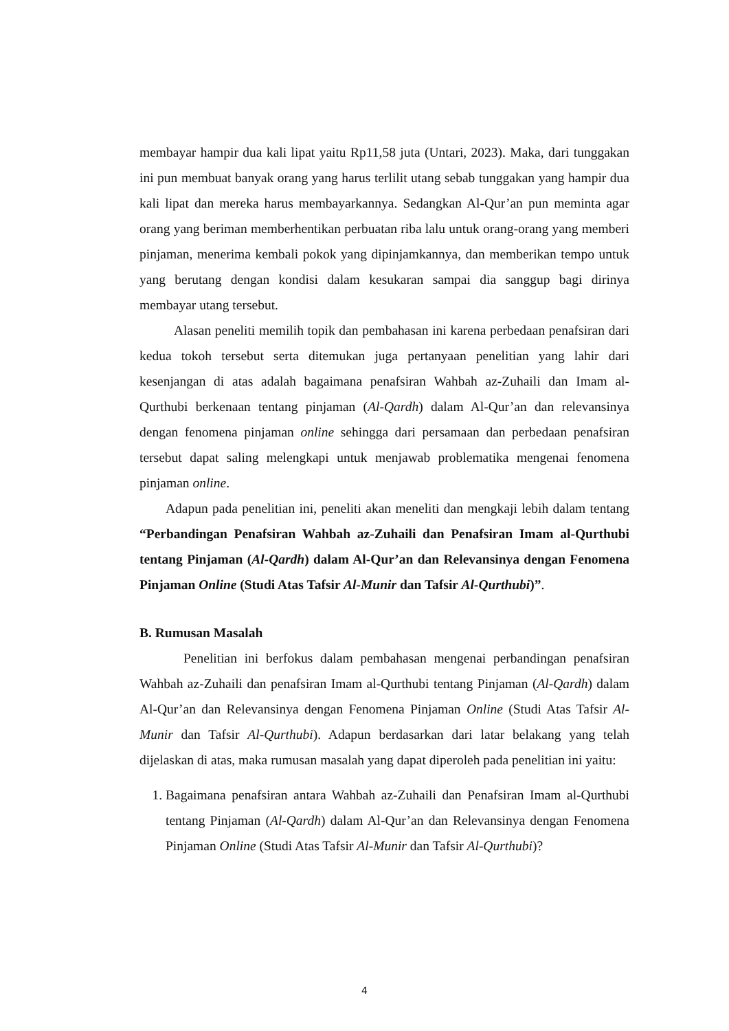membayar hampir dua kali lipat yaitu Rp11,58 juta (Untari, 2023). Maka, dari tunggakan ini pun membuat banyak orang yang harus terlilit utang sebab tunggakan yang hampir dua kali lipat dan mereka harus membayarkannya. Sedangkan Al-Qur’an pun meminta agar orang yang beriman memberhentikan perbuatan riba lalu untuk orang-orang yang memberi pinjaman, menerima kembali pokok yang dipinjamkannya, dan memberikan tempo untuk yang berutang dengan kondisi dalam kesukaran sampai dia sanggup bagi dirinya membayar utang tersebut.
Alasan peneliti memilih topik dan pembahasan ini karena perbedaan penafsiran dari kedua tokoh tersebut serta ditemukan juga pertanyaan penelitian yang lahir dari kesenjangan di atas adalah bagaimana penafsiran Wahbah az-Zuhaili dan Imam al-Qurthubi berkenaan tentang pinjaman (Al-Qardh) dalam Al-Qur’an dan relevansinya dengan fenomena pinjaman online sehingga dari persamaan dan perbedaan penafsiran tersebut dapat saling melengkapi untuk menjawab problematika mengenai fenomena pinjaman online.
Adapun pada penelitian ini, peneliti akan meneliti dan mengkaji lebih dalam tentang “Perbandingan Penafsiran Wahbah az-Zuhaili dan Penafsiran Imam al-Qurthubi tentang Pinjaman (Al-Qardh) dalam Al-Qur’an dan Relevansinya dengan Fenomena Pinjaman Online (Studi Atas Tafsir Al-Munir dan Tafsir Al-Qurthubi)”.
B. Rumusan Masalah
Penelitian ini berfokus dalam pembahasan mengenai perbandingan penafsiran Wahbah az-Zuhaili dan penafsiran Imam al-Qurthubi tentang Pinjaman (Al-Qardh) dalam Al-Qur’an dan Relevansinya dengan Fenomena Pinjaman Online (Studi Atas Tafsir Al-Munir dan Tafsir Al-Qurthubi). Adapun berdasarkan dari latar belakang yang telah dijelaskan di atas, maka rumusan masalah yang dapat diperoleh pada penelitian ini yaitu:
1. Bagaimana penafsiran antara Wahbah az-Zuhaili dan Penafsiran Imam al-Qurthubi tentang Pinjaman (Al-Qardh) dalam Al-Qur’an dan Relevansinya dengan Fenomena Pinjaman Online (Studi Atas Tafsir Al-Munir dan Tafsir Al-Qurthubi)?
4